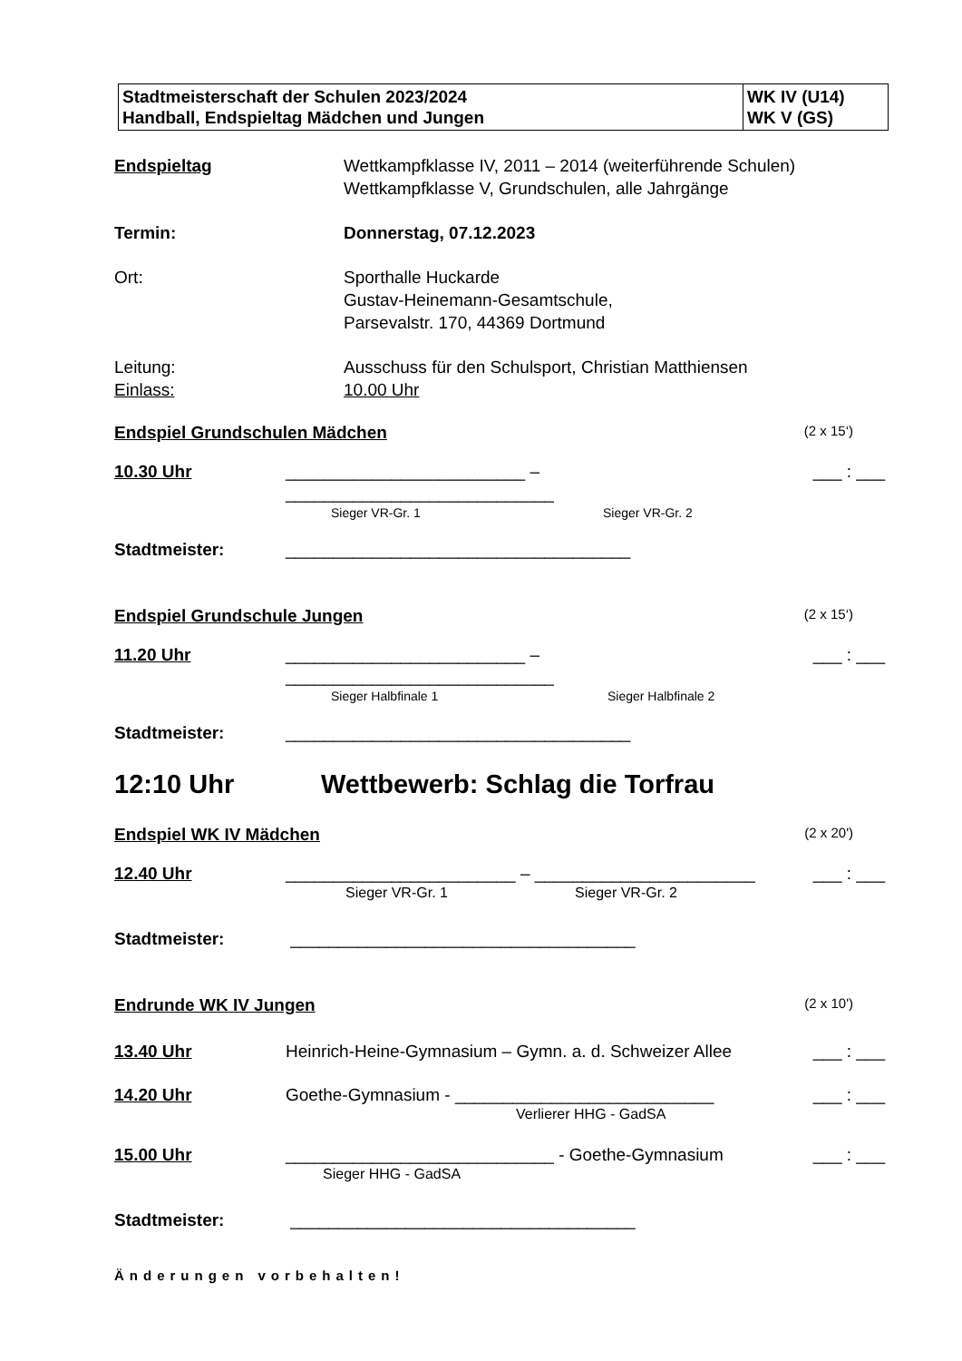| Stadtmeisterschaft der Schulen 2023/2024 Handball, Endspieltag Mädchen und Jungen | WK IV (U14) WK V (GS) |
Endspieltag Wettkampfklasse IV, 2011 – 2014 (weiterführende Schulen)
Wettkampfklasse V, Grundschulen, alle Jahrgänge
Termin: Donnerstag, 07.12.2023
Ort: Sporthalle Huckarde
Gustav-Heinemann-Gesamtschule,
Parsevalstr. 170, 44369 Dortmund
Leitung:
Einlass:
Ausschuss für den Schulsport, Christian Matthiensen
10.00 Uhr
Endspiel Grundschulen Mädchen (2 x 15‘)
10.30 Uhr _________________________ – ____________________________
___ : ___
Sieger VR-Gr. 1 Sieger VR-Gr. 2
Stadtmeister: ____________________________________
Endspiel Grundschule Jungen (2 x 15‘)
11.20 Uhr _________________________ – ____________________________
___ : ___
Sieger Halbfinale 1 Sieger Halbfinale 2
Stadtmeister: ____________________________________
12:10 Uhr Wettbewerb: Schlag die Torfrau
Endspiel WK IV Mädchen (2 x 20')
12.40 Uhr ________________________ – _______________________
___ : ___
Sieger VR-Gr. 1 Sieger VR-Gr. 2
Stadtmeister: ____________________________________
Endrunde WK IV Jungen (2 x 10')
13.40 Uhr Heinrich-Heine-Gymnasium – Gymn. a. d. Schweizer Allee
___ : ___
14.20 Uhr Goethe-Gymnasium - ___________________________
___ : ___
Verlierer HHG - GadSA
15.00 Uhr ____________________________ - Goethe-Gymnasium
___ : ___
Sieger HHG - GadSA
Stadtmeister: ____________________________________
Änderungen vorbehalten!